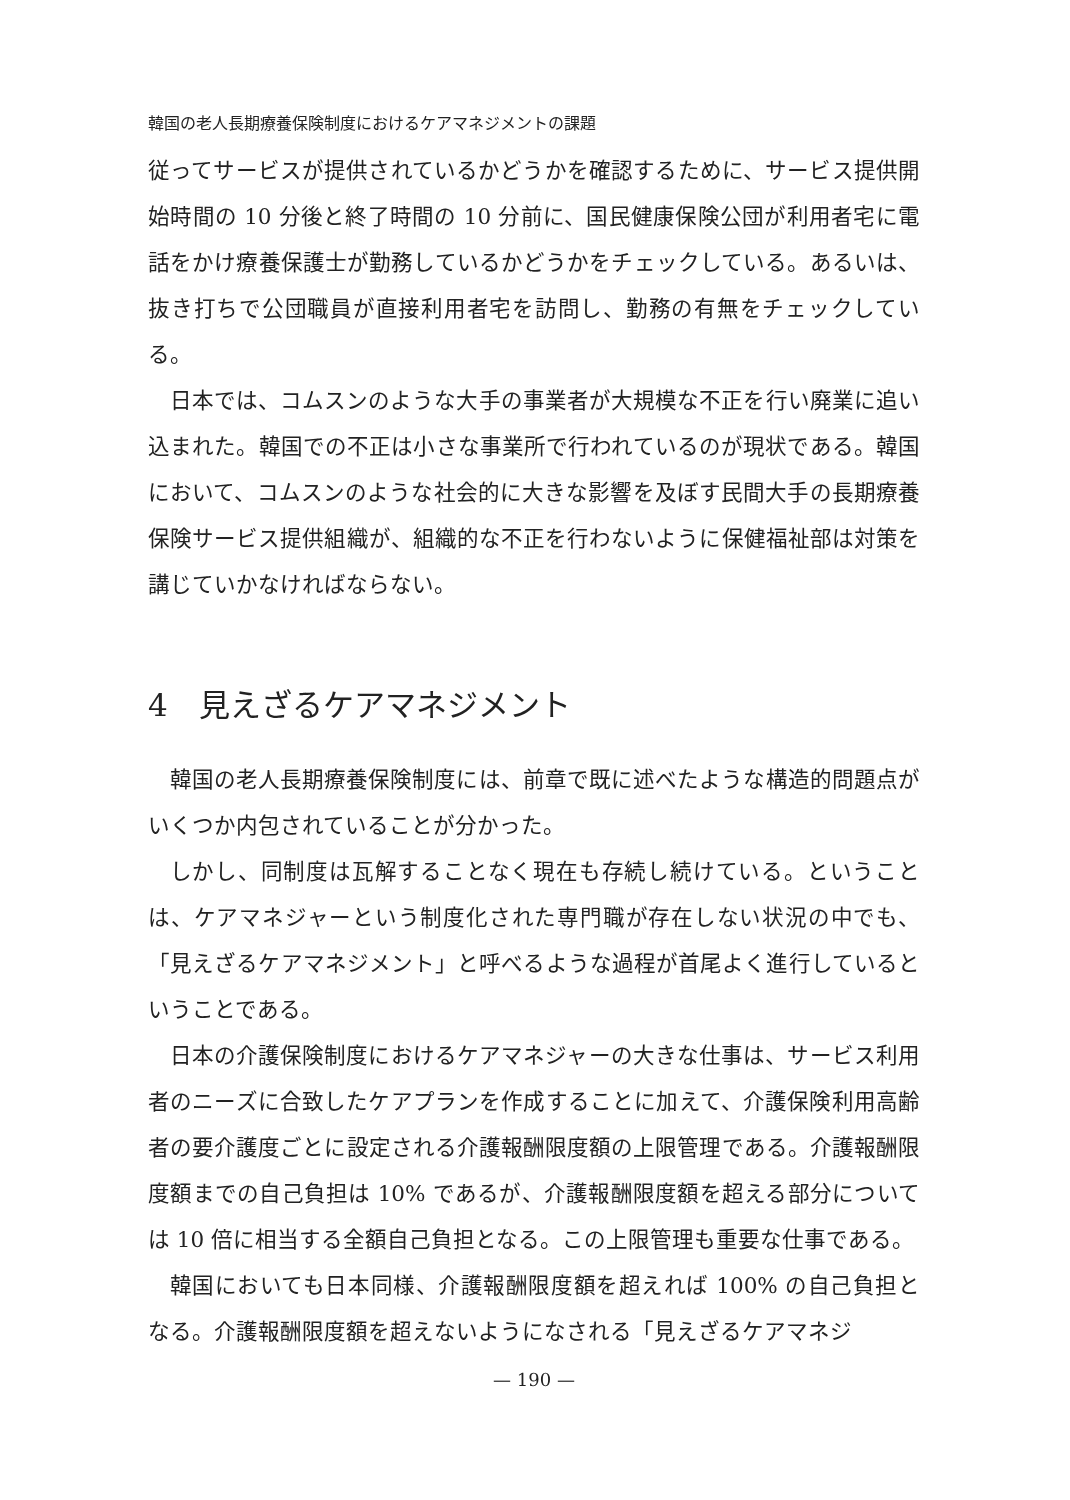韓国の老人長期療養保険制度におけるケアマネジメントの課題
従ってサービスが提供されているかどうかを確認するために、サービス提供開始時間の 10 分後と終了時間の 10 分前に、国民健康保険公団が利用者宅に電話をかけ療養保護士が勤務しているかどうかをチェックしている。あるいは、抜き打ちで公団職員が直接利用者宅を訪問し、勤務の有無をチェックしている。
日本では、コムスンのような大手の事業者が大規模な不正を行い廃業に追い込まれた。韓国での不正は小さな事業所で行われているのが現状である。韓国において、コムスンのような社会的に大きな影響を及ぼす民間大手の長期療養保険サービス提供組織が、組織的な不正を行わないように保健福祉部は対策を講じていかなければならない。
4　見えざるケアマネジメント
韓国の老人長期療養保険制度には、前章で既に述べたような構造的問題点がいくつか内包されていることが分かった。
しかし、同制度は瓦解することなく現在も存続し続けている。ということは、ケアマネジャーという制度化された専門職が存在しない状況の中でも、「見えざるケアマネジメント」と呼べるような過程が首尾よく進行しているということである。
日本の介護保険制度におけるケアマネジャーの大きな仕事は、サービス利用者のニーズに合致したケアプランを作成することに加えて、介護保険利用高齢者の要介護度ごとに設定される介護報酬限度額の上限管理である。介護報酬限度額までの自己負担は 10% であるが、介護報酬限度額を超える部分については 10 倍に相当する全額自己負担となる。この上限管理も重要な仕事である。
韓国においても日本同様、介護報酬限度額を超えれば 100% の自己負担となる。介護報酬限度額を超えないようになされる「見えざるケアマネジ
— 190 —